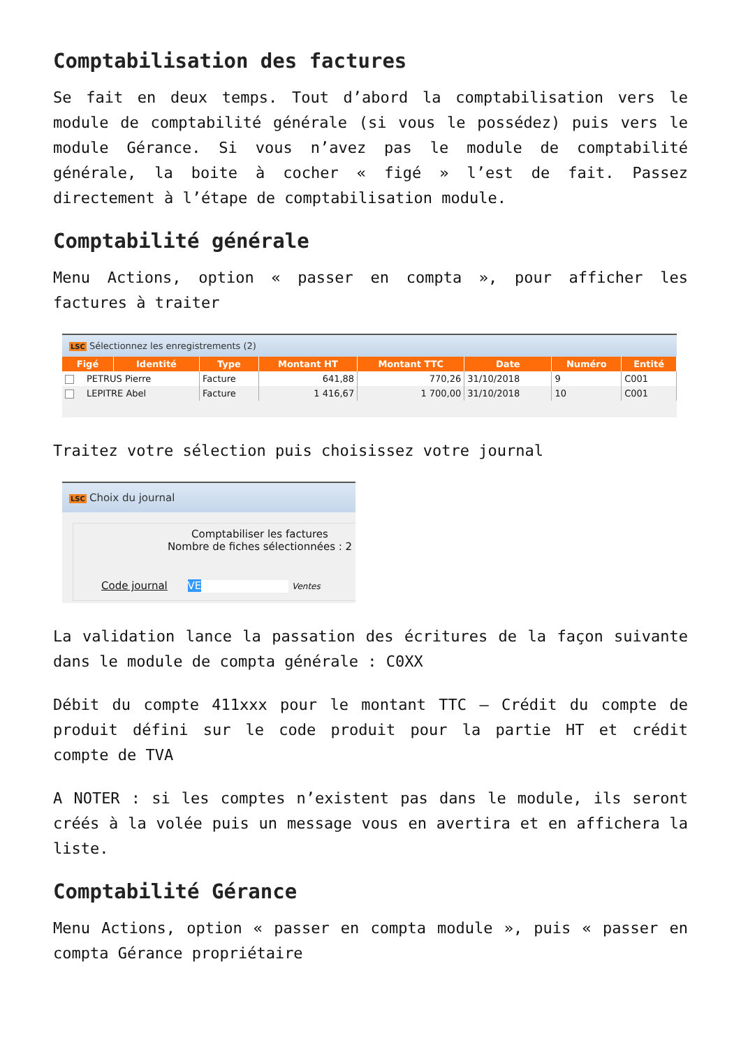Comptabilisation des factures
Se fait en deux temps. Tout d’abord la comptabilisation vers le module de comptabilité générale (si vous le possédez) puis vers le module Gérance. Si vous n’avez pas le module de comptabilité générale, la boite à cocher « figé » l’est de fait. Passez directement à l’étape de comptabilisation module.
Comptabilité générale
Menu Actions, option « passer en compta », pour afficher les factures à traiter
LSC Sélectionnez les enregistrements (2)
| Figé | Identité | Type | Montant HT | Montant TTC | Date | Numéro | Entité |
| --- | --- | --- | --- | --- | --- | --- | --- |
| PETRUS Pierre | | Facture | 641,88 | 770,26 | 31/10/2018 | 9 | C001 |
| LEPITRE Abel | | Facture | 1 416,67 | 1 700,00 | 31/10/2018 | 10 | C001 |
Traitez votre sélection puis choisissez votre journal
LSC Choix du journal
Comptabiliser les factures
Nombre de fiches sélectionnées : 2
Code journal VE Ventes
La validation lance la passation des écritures de la façon suivante dans le module de compta générale : C0XX
Débit du compte 411xxx pour le montant TTC – Crédit du compte de produit défini sur le code produit pour la partie HT et crédit compte de TVA
A NOTER : si les comptes n’existent pas dans le module, ils seront créés à la volée puis un message vous en avertira et en affichera la liste.
Comptabilité Gérance
Menu Actions, option « passer en compta module », puis « passer en compta Gérance propriétaire